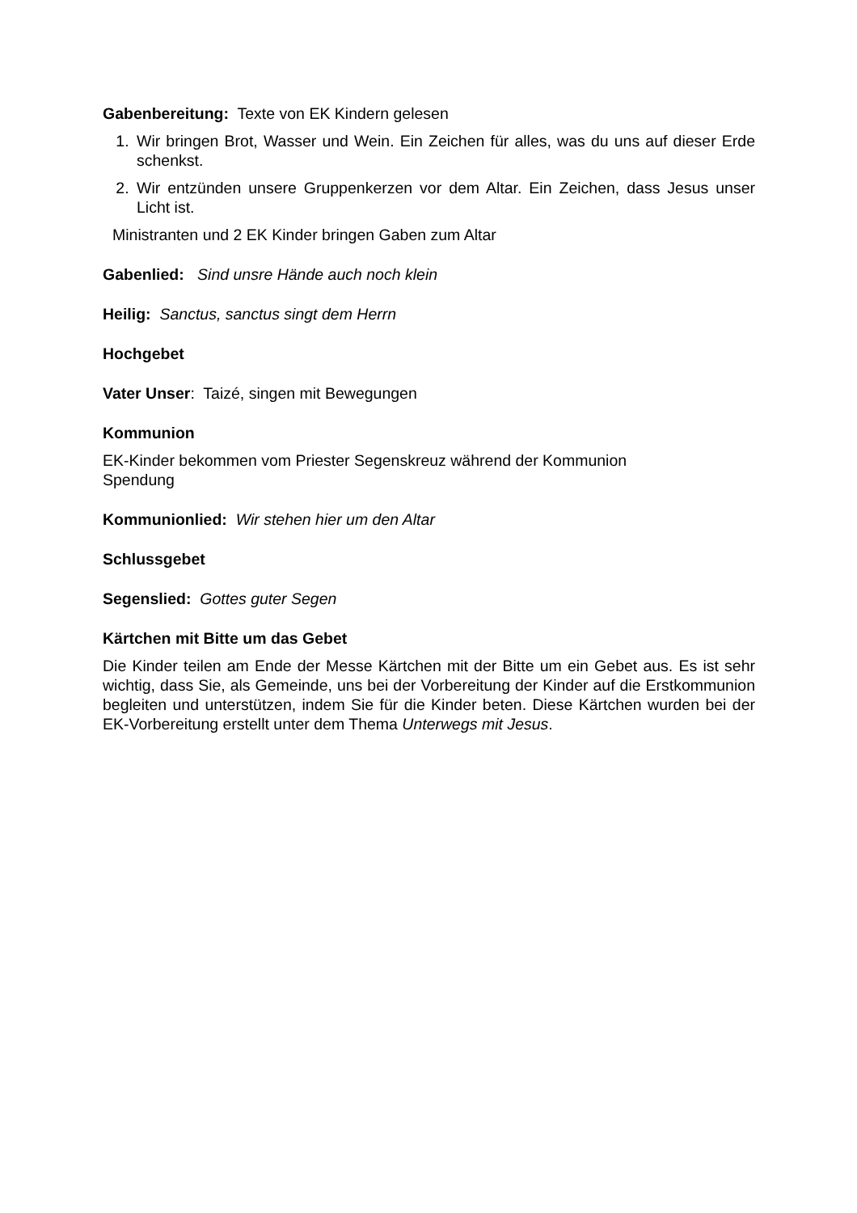Gabenbereitung: Texte von EK Kindern gelesen
1. Wir bringen Brot, Wasser und Wein. Ein Zeichen für alles, was du uns auf dieser Erde schenkst.
2. Wir entzünden unsere Gruppenkerzen vor dem Altar. Ein Zeichen, dass Jesus unser Licht ist.
Ministranten und 2 EK Kinder bringen Gaben zum Altar
Gabenlied: Sind unsre Hände auch noch klein
Heilig: Sanctus, sanctus singt dem Herrn
Hochgebet
Vater Unser: Taizé, singen mit Bewegungen
Kommunion
EK-Kinder bekommen vom Priester Segenskreuz während der Kommunion
Spendung
Kommunionlied: Wir stehen hier um den Altar
Schlussgebet
Segenslied: Gottes guter Segen
Kärtchen mit Bitte um das Gebet
Die Kinder teilen am Ende der Messe Kärtchen mit der Bitte um ein Gebet aus. Es ist sehr wichtig, dass Sie, als Gemeinde, uns bei der Vorbereitung der Kinder auf die Erstkommunion begleiten und unterstützen, indem Sie für die Kinder beten. Diese Kärtchen wurden bei der EK-Vorbereitung erstellt unter dem Thema Unterwegs mit Jesus.